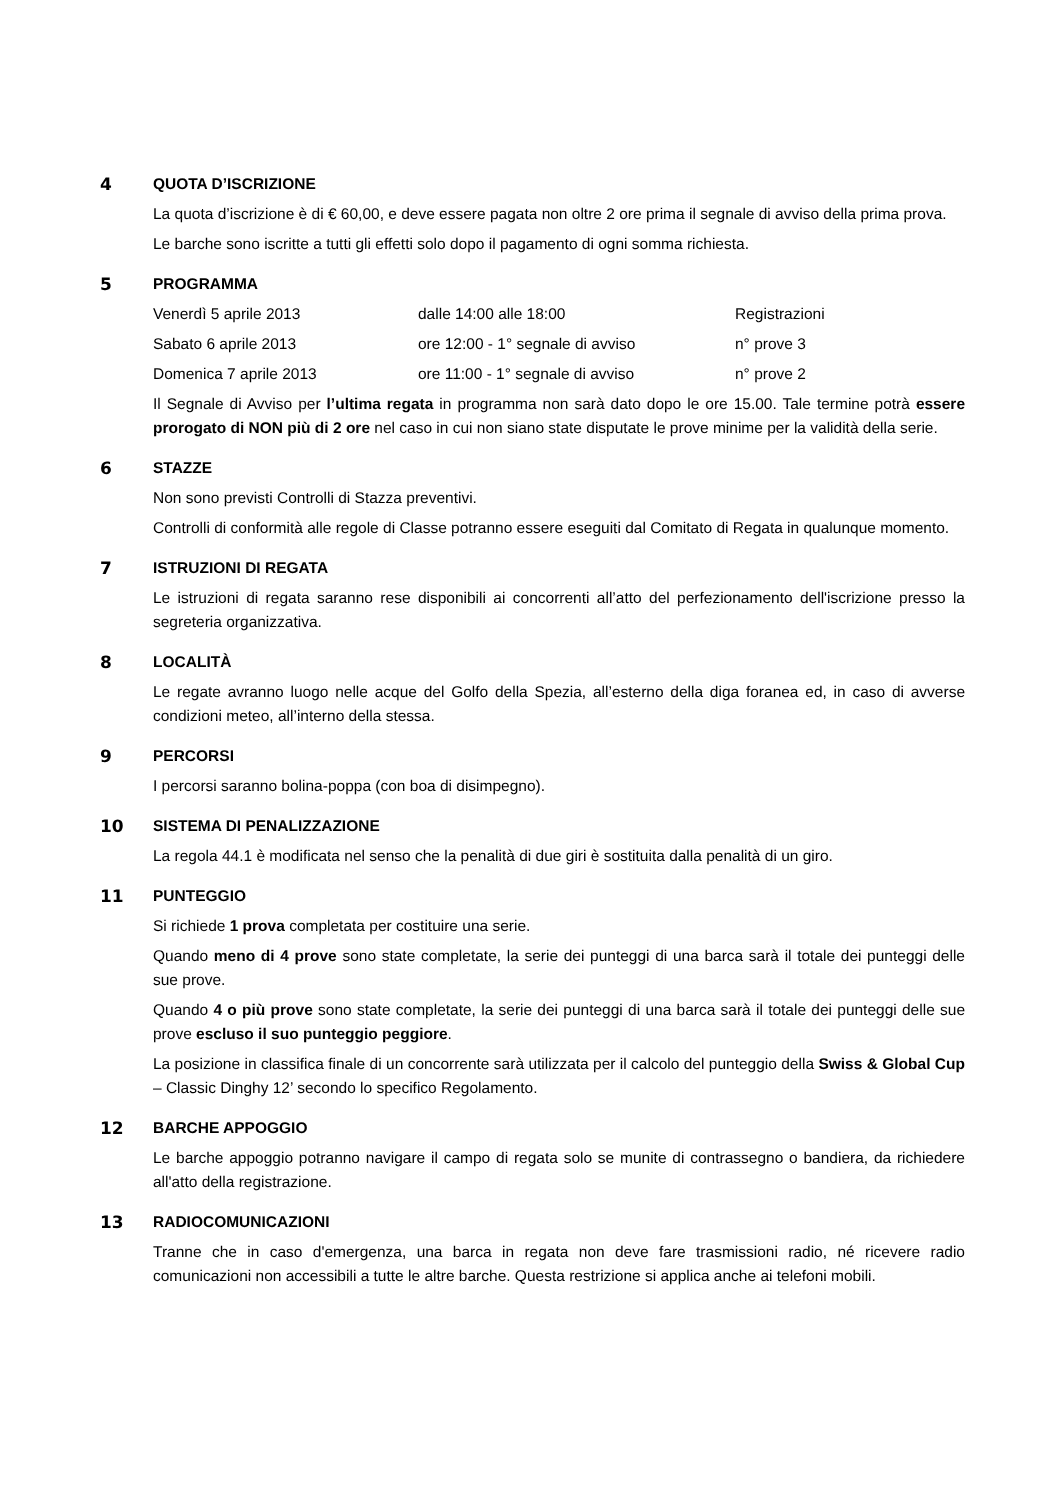4 QUOTA D’ISCRIZIONE
La quota d’iscrizione è di € 60,00, e deve essere pagata non oltre 2 ore prima il segnale di avviso della prima prova.
Le barche sono iscritte a tutti gli effetti solo dopo il pagamento di ogni somma richiesta.
5 PROGRAMMA
| Venerdì 5 aprile 2013 | dalle 14:00 alle 18:00 | Registrazioni |
| Sabato 6 aprile 2013 | ore 12:00 - 1° segnale di avviso | n° prove 3 |
| Domenica 7 aprile 2013 | ore 11:00 - 1° segnale di avviso | n° prove 2 |
Il Segnale di Avviso per l’ultima regata in programma non sarà dato dopo le ore 15.00. Tale termine potrà essere prorogato di NON più di 2 ore nel caso in cui non siano state disputate le prove minime per la validità della serie.
6 STAZZE
Non sono previsti Controlli di Stazza preventivi.
Controlli di conformità alle regole di Classe potranno essere eseguiti dal Comitato di Regata in qualunque momento.
7 ISTRUZIONI DI REGATA
Le istruzioni di regata saranno rese disponibili ai concorrenti all’atto del perfezionamento dell'iscrizione presso la segreteria organizzativa.
8 LOCALITÀ
Le regate avranno luogo nelle acque del Golfo della Spezia, all’esterno della diga foranea ed, in caso di avverse condizioni meteo, all’interno della stessa.
9 PERCORSI
I percorsi saranno bolina-poppa (con boa di disimpegno).
10 SISTEMA DI PENALIZZAZIONE
La regola 44.1 è modificata nel senso che la penalità di due giri è sostituita dalla penalità di un giro.
11 PUNTEGGIO
Si richiede 1 prova completata per costituire una serie.
Quando meno di 4 prove sono state completate, la serie dei punteggi di una barca sarà il totale dei punteggi delle sue prove.
Quando 4 o più prove sono state completate, la serie dei punteggi di una barca sarà il totale dei punteggi delle sue prove escluso il suo punteggio peggiore.
La posizione in classifica finale di un concorrente sarà utilizzata per il calcolo del punteggio della Swiss & Global Cup – Classic Dinghy 12’ secondo lo specifico Regolamento.
12 BARCHE APPOGGIO
Le barche appoggio potranno navigare il campo di regata solo se munite di contrassegno o bandiera, da richiedere all'atto della registrazione.
13 RADIOCOMUNICAZIONI
Tranne che in caso d'emergenza, una barca in regata non deve fare trasmissioni radio, né ricevere radio comunicazioni non accessibili a tutte le altre barche. Questa restrizione si applica anche ai telefoni mobili.